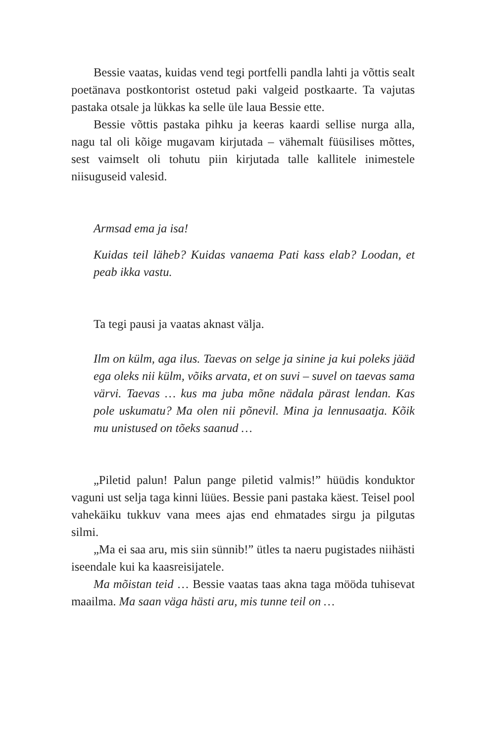Bessie vaatas, kuidas vend tegi portfelli pandla lahti ja võttis sealt poetänava postkontorist ostetud paki valgeid postkaarte. Ta vajutas pastaka otsale ja lükkas ka selle üle laua Bessie ette.
Bessie võttis pastaka pihku ja keeras kaardi sellise nurga alla, nagu tal oli kõige mugavam kirjutada – vähemalt füüsilises mõttes, sest vaimselt oli tohutu piin kirjutada talle kallitele inimestele niisuguseid valesid.
Armsad ema ja isa!
Kuidas teil läheb? Kuidas vanaema Pati kass elab? Loodan, et peab ikka vastu.
Ta tegi pausi ja vaatas aknast välja.
Ilm on külm, aga ilus. Taevas on selge ja sinine ja kui poleks jääd ega oleks nii külm, võiks arvata, et on suvi – suvel on taevas sama värvi. Taevas … kus ma juba mõne nädala pärast lendan. Kas pole uskumatu? Ma olen nii põnevil. Mina ja lennusaatja. Kõik mu unistused on tõeks saanud …
„Piletid palun! Palun pange piletid valmis!” hüüdis konduktor vaguni ust selja taga kinni lüües. Bessie pani pastaka käest. Teisel pool vahekäiku tukkuv vana mees ajas end ehmatades sirgu ja pilgutas silmi.
„Ma ei saa aru, mis siin sünnib!” ütles ta naeru pugistades niihästi iseendale kui ka kaasreisijatele.
Ma mõistan teid … Bessie vaatas taas akna taga mööda tuhisevat maailma. Ma saan väga hästi aru, mis tunne teil on …